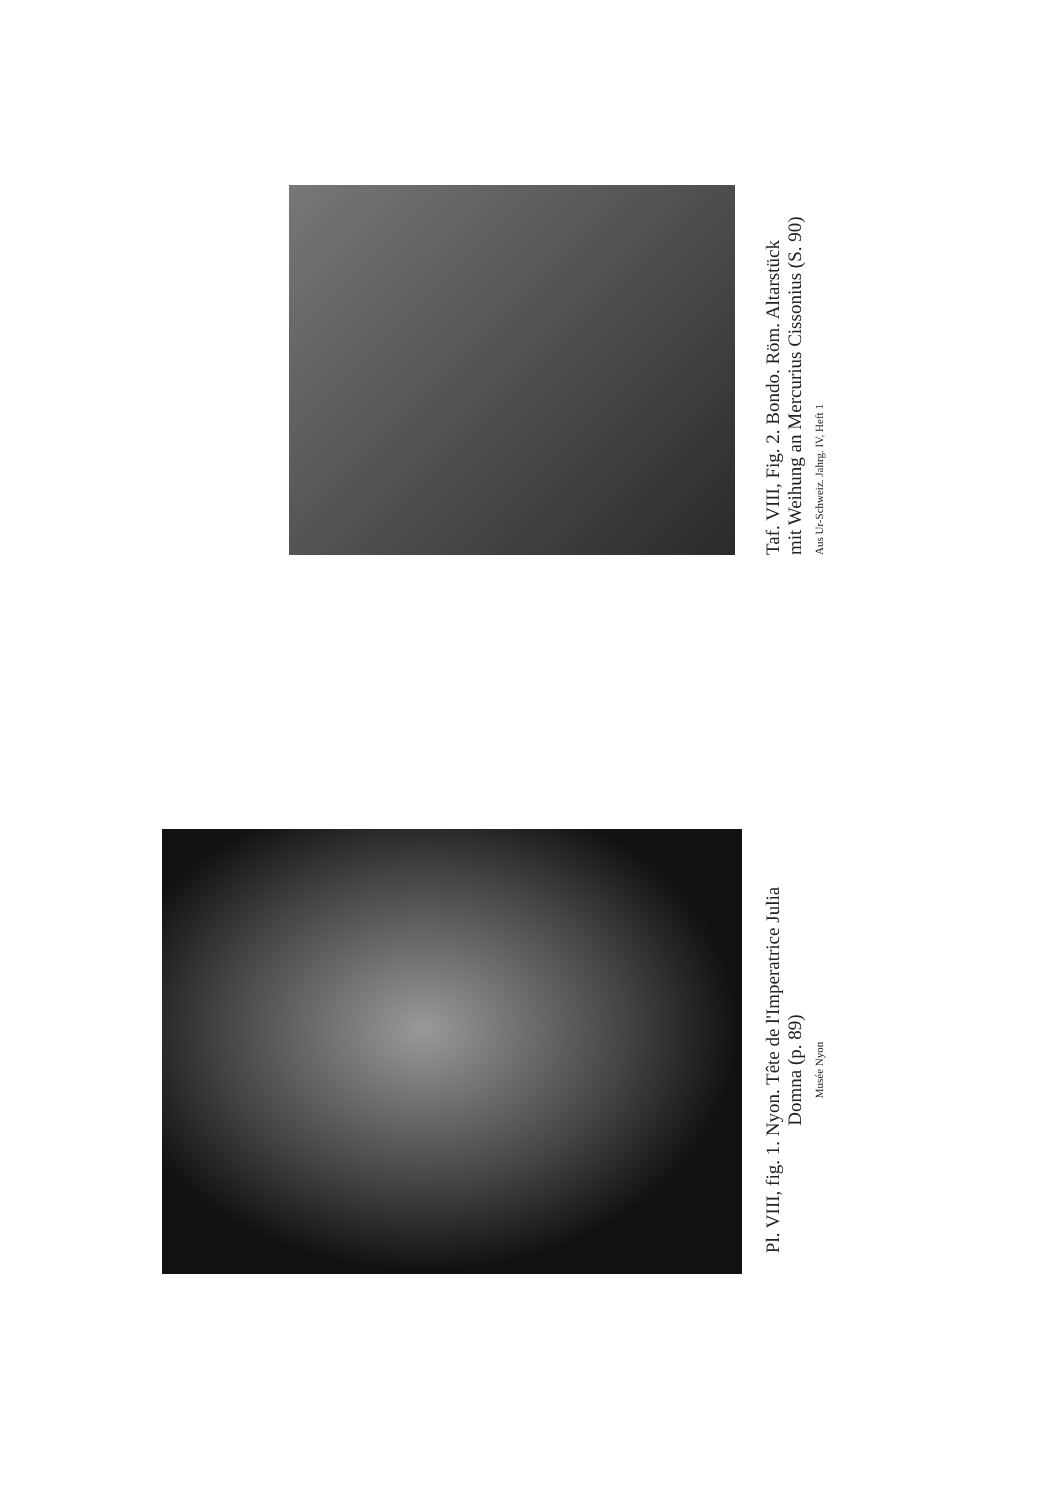Taf. VIII, Fig. 2. Bondo. Röm. Altarstück
mit Weihung an Mercurius Cissonius (S. 90)
Aus Ur-Schweiz. Jahrg. IV, Heft 1
Pl. VIII, fig. 1. Nyon. Tête de l'Imperatrice Julia
Domna (p. 89)
Musée Nyon